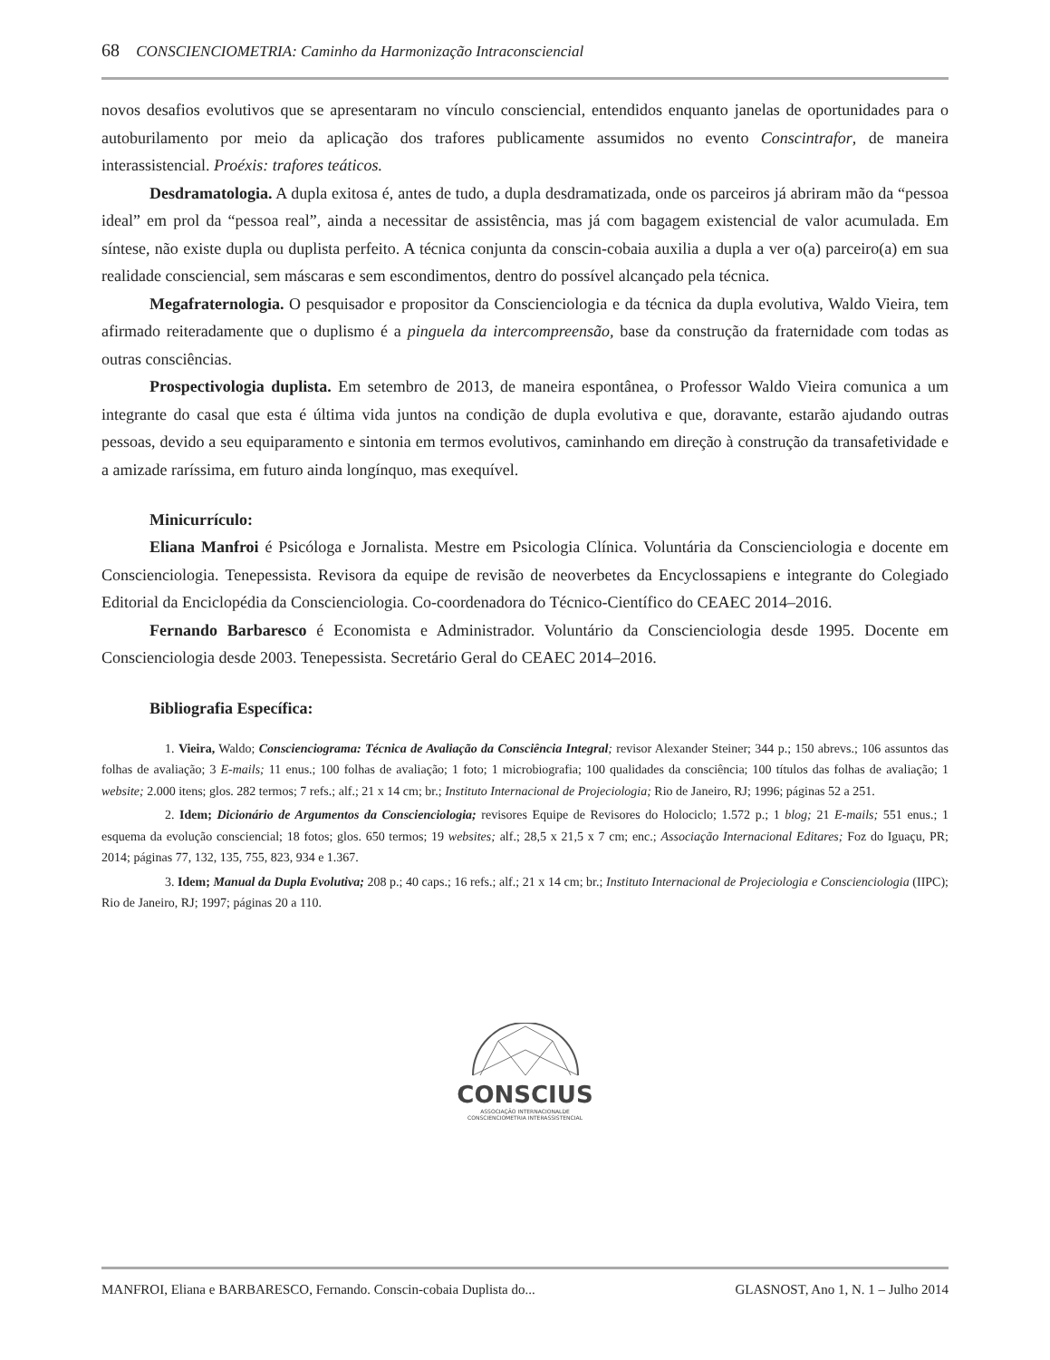68 CONSCIENCIOMETRIA: Caminho da Harmonização Intraconsciencial
novos desafios evolutivos que se apresentaram no vínculo consciencial, entendidos enquanto janelas de oportunidades para o autoburilamento por meio da aplicação dos trafores publicamente assumidos no evento Conscintrafor, de maneira interassistencial. Proéxis: trafores teáticos.
Desdramatologia. A dupla exitosa é, antes de tudo, a dupla desdramatizada, onde os parceiros já abriram mão da “pessoa ideal” em prol da “pessoa real”, ainda a necessitar de assistência, mas já com bagagem existencial de valor acumulada. Em síntese, não existe dupla ou duplista perfeito. A técnica conjunta da conscin-cobaia auxilia a dupla a ver o(a) parceiro(a) em sua realidade consciencial, sem máscaras e sem escondimentos, dentro do possível alcançado pela técnica.
Megafraternologia. O pesquisador e propositor da Conscienciologia e da técnica da dupla evolutiva, Waldo Vieira, tem afirmado reiteradamente que o duplismo é a pinguela da intercompreensão, base da construção da fraternidade com todas as outras consciências.
Prospectivologia duplista. Em setembro de 2013, de maneira espontânea, o Professor Waldo Vieira comunica a um integrante do casal que esta é última vida juntos na condição de dupla evolutiva e que, doravante, estarão ajudando outras pessoas, devido a seu equiparamento e sintonia em termos evolutivos, caminhando em direção à construção da transafetividade e a amizade raríssima, em futuro ainda longínquo, mas exequível.
Minicurrículo:
Eliana Manfroi é Psicóloga e Jornalista. Mestre em Psicologia Clínica. Voluntária da Conscienciologia e docente em Conscienciologia. Tenepessista. Revisora da equipe de revisão de neoverbetes da Encyclossapiens e integrante do Colegiado Editorial da Enciclopédia da Conscienciologia. Co-coordenadora do Técnico-Científico do CEAEC 2014–2016.
Fernando Barbaresco é Economista e Administrador. Voluntário da Conscienciologia desde 1995. Docente em Conscienciologia desde 2003. Tenepessista. Secretário Geral do CEAEC 2014–2016.
Bibliografia Específica:
1. Vieira, Waldo; Conscienciograma: Técnica de Avaliação da Consciência Integral; revisor Alexander Steiner; 344 p.; 150 abrevs.; 106 assuntos das folhas de avaliação; 3 E-mails; 11 enus.; 100 folhas de avaliação; 1 foto; 1 microbiografia; 100 qualidades da consciência; 100 títulos das folhas de avaliação; 1 website; 2.000 itens; glos. 282 termos; 7 refs.; alf.; 21 x 14 cm; br.; Instituto Internacional de Projeciologia; Rio de Janeiro, RJ; 1996; páginas 52 a 251.
2. Idem; Dicionário de Argumentos da Conscienciologia; revisores Equipe de Revisores do Holociclo; 1.572 p.; 1 blog; 21 E-mails; 551 enus.; 1 esquema da evolução consciencial; 18 fotos; glos. 650 termos; 19 websites; alf.; 28,5 x 21,5 x 7 cm; enc.; Associação Internacional Editares; Foz do Iguaçu, PR; 2014; páginas 77, 132, 135, 755, 823, 934 e 1.367.
3. Idem; Manual da Dupla Evolutiva; 208 p.; 40 caps.; 16 refs.; alf.; 21 x 14 cm; br.; Instituto Internacional de Projeciologia e Conscienciologia (IIPC); Rio de Janeiro, RJ; 1997; páginas 20 a 110.
CONSCIUS
ASSOCIAÇÃO INTERNACIONALDE
CONSCIENCIOMETRIA INTERASSISTENCIAL
MANFROI, Eliana e BARBARESCO, Fernando. Conscin-cobaia Duplista do... GLASNOST, Ano 1, N. 1 – Julho 2014